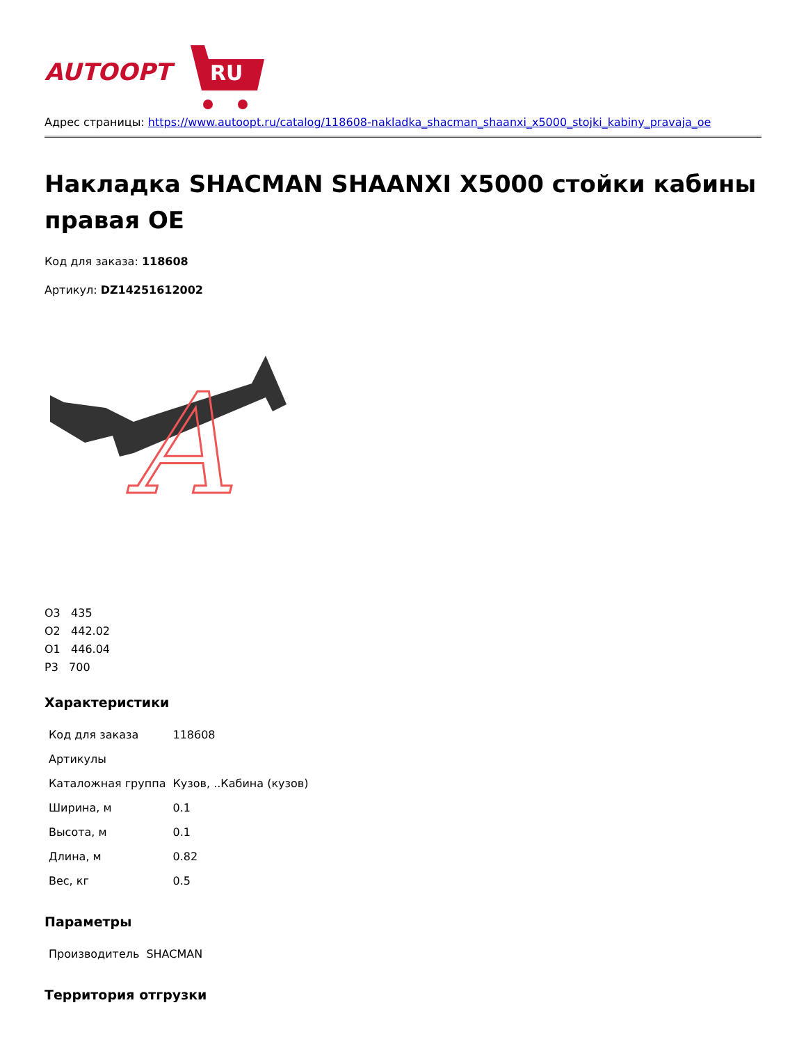AUTOOPT
RU
Адрес страницы: https://www.autoopt.ru/catalog/118608-nakladka_shacman_shaanxi_x5000_stojki_kabiny_pravaja_oe
Накладка SHACMAN SHAANXI X5000 стойки кабины правая OE
Код для заказа: 118608
Артикул: DZ14251612002
A
О3 435
О2 442.02
О1 446.04
Р3 700
Характеристики
| Код для заказа | 118608 |
| Артикулы | |
| Каталожная группа | Кузов, ..Кабина (кузов) |
| Ширина, м | 0.1 |
| Высота, м | 0.1 |
| Длина, м | 0.82 |
| Вес, кг | 0.5 |
Параметры
| Производитель | SHACMAN |
Территория отгрузки